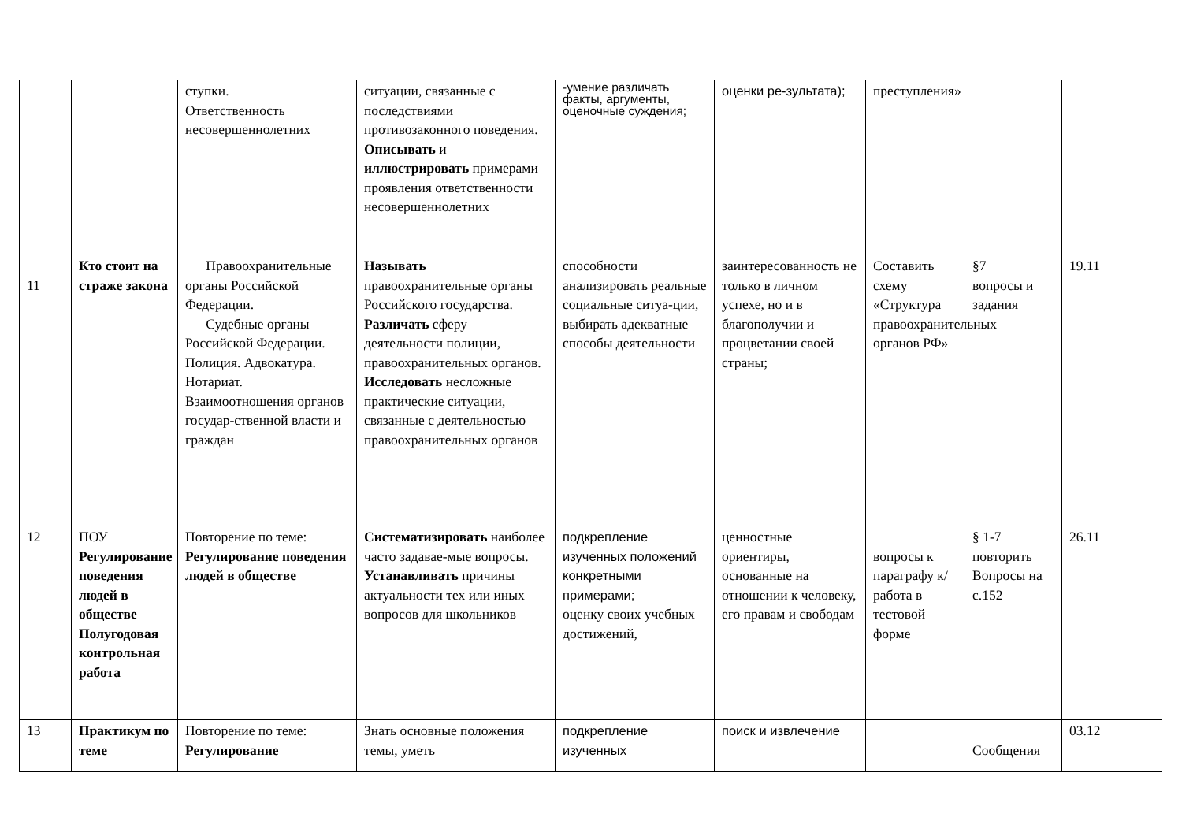| | | ступки. Ответственность несовершеннолетних | ситуации, связанные с последствиями противозаконного поведения. Описывать и иллюстрировать примерами проявления ответственности несовершеннолетних | -умение различать факты, аргументы, оценочные суждения; | оценки ре-зультата); | преступления» | | |
| 11 | Кто стоит на страже закона | Правоохранительные органы Российской Федерации. Судебные органы Российской Федерации. Полиция. Адвокатура. Нотариат. Взаимоотношения органов государ-ственной власти и граждан | Называть правоохранительные органы Российского государства. Различать сферу деятельности полиции, правоохранительных органов. Исследовать несложные практические ситуации, связанные с деятельностью правоохранительных органов | способности анализировать реальные социальные ситуа-ции, выбирать адекватные способы деятельности | заинтересованность не только в личном успехе, но и в благополучии и процветании своей страны; | Составить схему «Структура правоохранительных органов РФ» | §7 вопросы и задания | 19.11 |
| 12 | ПОУ Регулирование поведения людей в обществе Полугодовая контрольная работа | Повторение по теме: Регулирование поведения людей в обществе | Систематизировать наиболее часто задавае-мые вопросы. Устанавливать причины актуальности тех или иных вопросов для школьников | подкрепление изученных положений конкретными примерами; оценку своих учебных достижений, | ценностные ориентиры, основанные на отношении к человеку, его правам и свободам | вопросы к параграфу к/ работа в тестовой форме | § 1-7 повторить Вопросы на с.152 | 26.11 |
| 13 | Практикум по теме | Повторение по теме: Регулирование | Знать основные положения темы, уметь | подкрепление изученных | поиск и извлечение | | Сообщения | 03.12 |